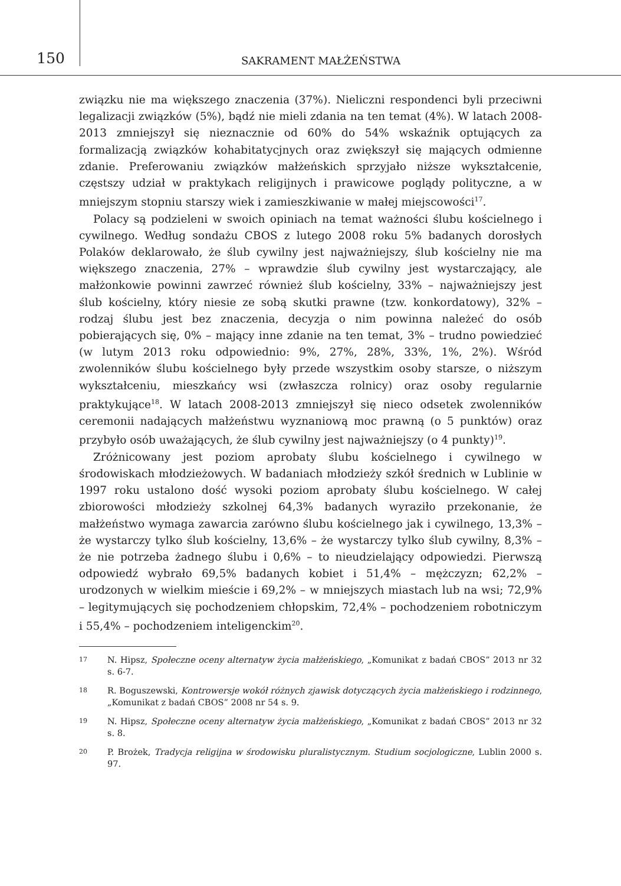150
SAKRAMENT MAŁŻEŃSTWA
związku nie ma większego znaczenia (37%). Nieliczni respondenci byli przeciwni legalizacji związków (5%), bądź nie mieli zdania na ten temat (4%). W latach 2008-2013 zmniejszył się nieznacznie od 60% do 54% wskaźnik optujących za formalizacją związków kohabitatycjnych oraz zwiększył się mających odmienne zdanie. Preferowaniu związków małżeńskich sprzyjało niższe wykształcenie, częstszy udział w praktykach religijnych i prawicowe poglądy polityczne, a w mniejszym stopniu starszy wiek i zamieszkiwanie w małej miejscowości<sup>17</sup>.
Polacy są podzieleni w swoich opiniach na temat ważności ślubu kościelnego i cywilnego. Według sondażu CBOS z lutego 2008 roku 5% badanych dorosłych Polaków deklarowało, że ślub cywilny jest najważniejszy, ślub kościelny nie ma większego znaczenia, 27% – wprawdzie ślub cywilny jest wystarczający, ale małżonkowie powinni zawrzeć również ślub kościelny, 33% – najważniejszy jest ślub kościelny, który niesie ze sobą skutki prawne (tzw. konkordatowy), 32% – rodzaj ślubu jest bez znaczenia, decyzja o nim powinna należeć do osób pobierających się, 0% – mający inne zdanie na ten temat, 3% – trudno powiedzieć (w lutym 2013 roku odpowiednio: 9%, 27%, 28%, 33%, 1%, 2%). Wśród zwolenników ślubu kościelnego były przede wszystkim osoby starsze, o niższym wykształceniu, mieszkańcy wsi (zwłaszcza rolnicy) oraz osoby regularnie praktykujące<sup>18</sup>. W latach 2008-2013 zmniejszył się nieco odsetek zwolenników ceremonii nadających małżeństwu wyznaniową moc prawną (o 5 punktów) oraz przybyło osób uważających, że ślub cywilny jest najważniejszy (o 4 punkty)<sup>19</sup>.
Zróżnicowany jest poziom aprobaty ślubu kościelnego i cywilnego w środowiskach młodzieżowych. W badaniach młodzieży szkół średnich w Lublinie w 1997 roku ustalono dość wysoki poziom aprobaty ślubu kościelnego. W całej zbiorowości młodzieży szkolnej 64,3% badanych wyraziło przekonanie, że małżeństwo wymaga zawarcia zarówno ślubu kościelnego jak i cywilnego, 13,3% – że wystarczy tylko ślub kościelny, 13,6% – że wystarczy tylko ślub cywilny, 8,3% – że nie potrzeba żadnego ślubu i 0,6% – to nieudzielający odpowiedzi. Pierwszą odpowiedź wybrało 69,5% badanych kobiet i 51,4% – mężczyzn; 62,2% – urodzonych w wielkim mieście i 69,2% – w mniejszych miastach lub na wsi; 72,9% – legitymujących się pochodzeniem chłopskim, 72,4% – pochodzeniem robotniczym i 55,4% – pochodzeniem inteligenckim<sup>20</sup>.
17 N. Hipsz, Społeczne oceny alternatyw życia małżeńskiego, „Komunikat z badań CBOS” 2013 nr 32 s. 6-7.
18 R. Boguszewski, Kontrowersje wokół różnych zjawisk dotyczących życia małżeńskiego i rodzinnego, „Komunikat z badań CBOS” 2008 nr 54 s. 9.
19 N. Hipsz, Społeczne oceny alternatyw życia małżeńskiego, „Komunikat z badań CBOS” 2013 nr 32 s. 8.
20 P. Brożek, Tradycja religijna w środowisku pluralistycznym. Studium socjologiczne, Lublin 2000 s. 97.